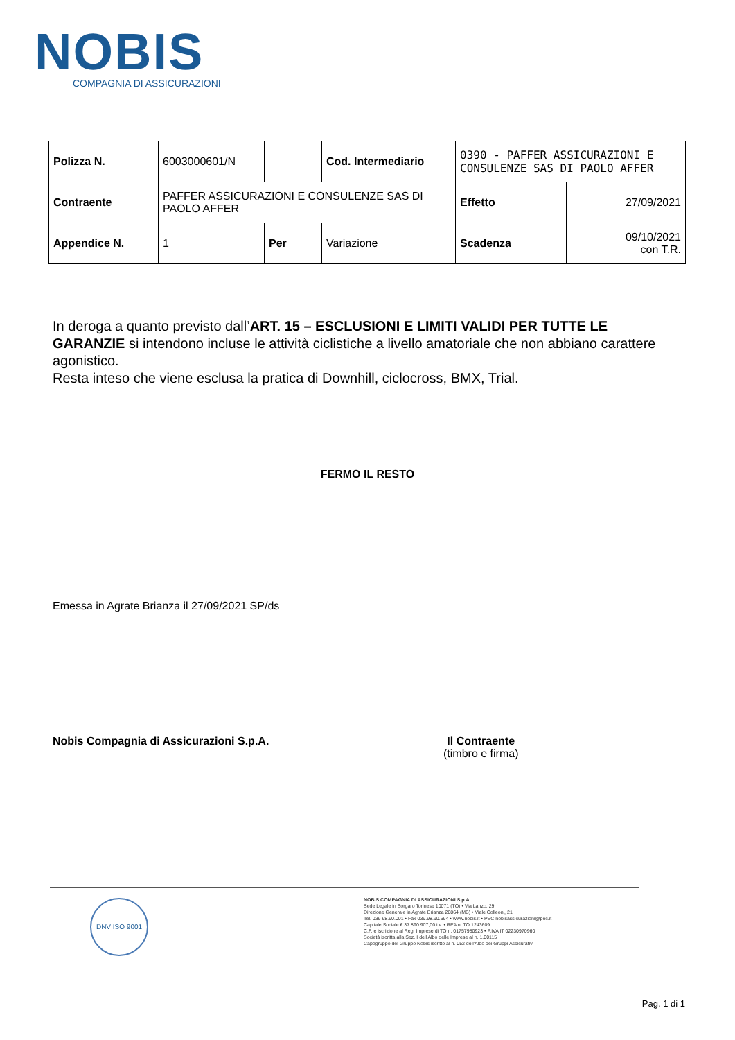NOBIS
COMPAGNIA DI ASSICURAZIONI
| Polizza N. | 6003000601/N | | Cod. Intermediario | 0390 - PAFFER ASSICURAZIONI E CONSULENZE SAS DI PAOLO AFFER | |
| Contraente | PAFFER ASSICURAZIONI E CONSULENZE SAS DI PAOLO AFFER | | | Effetto | 27/09/2021 |
| Appendice N. | 1 | Per | Variazione | Scadenza | 09/10/2021 con T.R. |
In deroga a quanto previsto dall’ART. 15 – ESCLUSIONI E LIMITI VALIDI PER TUTTE LE GARANZIE si intendono incluse le attività ciclistiche a livello amatoriale che non abbiano carattere agonistico.
Resta inteso che viene esclusa la pratica di Downhill, ciclocross, BMX, Trial.
FERMO IL RESTO
Emessa in Agrate Brianza il 27/09/2021 SP/ds
Nobis Compagnia di Assicurazioni S.p.A.
Il Contraente
(timbro e firma)
DNV ISO 9001
NOBIS COMPAGNIA DI ASSICURAZIONI S.p.A.
Sede Legale in Borgaro Torinese 10071 (TO) • Via Lanzo, 29
Direzione Generale in Agrate Brianza 20864 (MB) • Viale Colleoni, 21
Tel. 039 98.90.001 • Fax 039.98.90.694 • www.nobis.it • PEC nobisassicurazioni@pec.it
Capitale Sociale € 37.890.907,00 i.v. • REA n. TO 1243609
C.F. e iscrizione al Reg. Imprese di TO n. 01757980923 • P.IVA IT 02230970960
Società iscritta alla Sez. I dell'Albo delle Imprese al n. 1.00115
Capogruppo del Gruppo Nobis iscritto al n. 052 dell'Albo dei Gruppi Assicurativi
Pag. 1 di 1